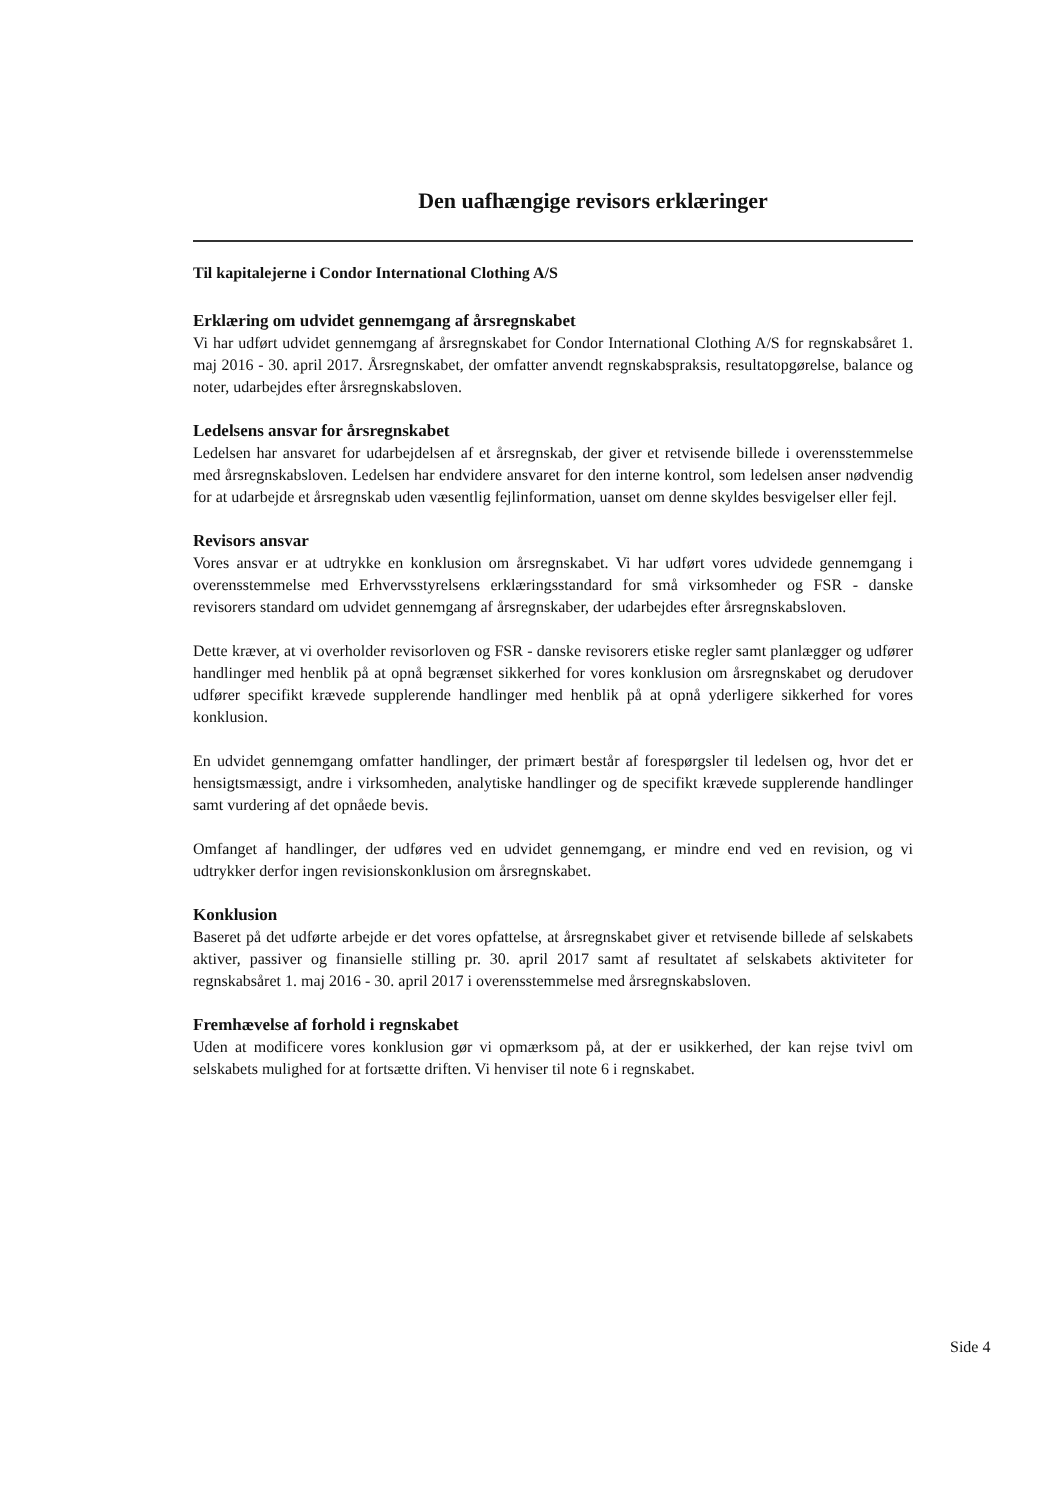Den uafhængige revisors erklæringer
Til kapitalejerne i Condor International Clothing A/S
Erklæring om udvidet gennemgang af årsregnskabet
Vi har udført udvidet gennemgang af årsregnskabet for Condor International Clothing A/S for regnskabsåret 1. maj 2016 - 30. april 2017. Årsregnskabet, der omfatter anvendt regnskabspraksis, resultatopgørelse, balance og noter, udarbejdes efter årsregnskabsloven.
Ledelsens ansvar for årsregnskabet
Ledelsen har ansvaret for udarbejdelsen af et årsregnskab, der giver et retvisende billede i overensstemmelse med årsregnskabsloven. Ledelsen har endvidere ansvaret for den interne kontrol, som ledelsen anser nødvendig for at udarbejde et årsregnskab uden væsentlig fejlinformation, uanset om denne skyldes besvigelser eller fejl.
Revisors ansvar
Vores ansvar er at udtrykke en konklusion om årsregnskabet. Vi har udført vores udvidede gennemgang i overensstemmelse med Erhvervsstyrelsens erklæringsstandard for små virksomheder og FSR - danske revisorers standard om udvidet gennemgang af årsregnskaber, der udarbejdes efter årsregnskabsloven.
Dette kræver, at vi overholder revisorloven og FSR - danske revisorers etiske regler samt planlægger og udfører handlinger med henblik på at opnå begrænset sikkerhed for vores konklusion om årsregnskabet og derudover udfører specifikt krævede supplerende handlinger med henblik på at opnå yderligere sikkerhed for vores konklusion.
En udvidet gennemgang omfatter handlinger, der primært består af forespørgsler til ledelsen og, hvor det er hensigtsmæssigt, andre i virksomheden, analytiske handlinger og de specifikt krævede supplerende handlinger samt vurdering af det opnåede bevis.
Omfanget af handlinger, der udføres ved en udvidet gennemgang, er mindre end ved en revision, og vi udtrykker derfor ingen revisionskonklusion om årsregnskabet.
Konklusion
Baseret på det udførte arbejde er det vores opfattelse, at årsregnskabet giver et retvisende billede af selskabets aktiver, passiver og finansielle stilling pr. 30. april 2017 samt af resultatet af selskabets aktiviteter for regnskabsåret 1. maj 2016 - 30. april 2017 i overensstemmelse med årsregnskabsloven.
Fremhævelse af forhold i regnskabet
Uden at modificere vores konklusion gør vi opmærksom på, at der er usikkerhed, der kan rejse tvivl om selskabets mulighed for at fortsætte driften. Vi henviser til note 6 i regnskabet.
Side 4